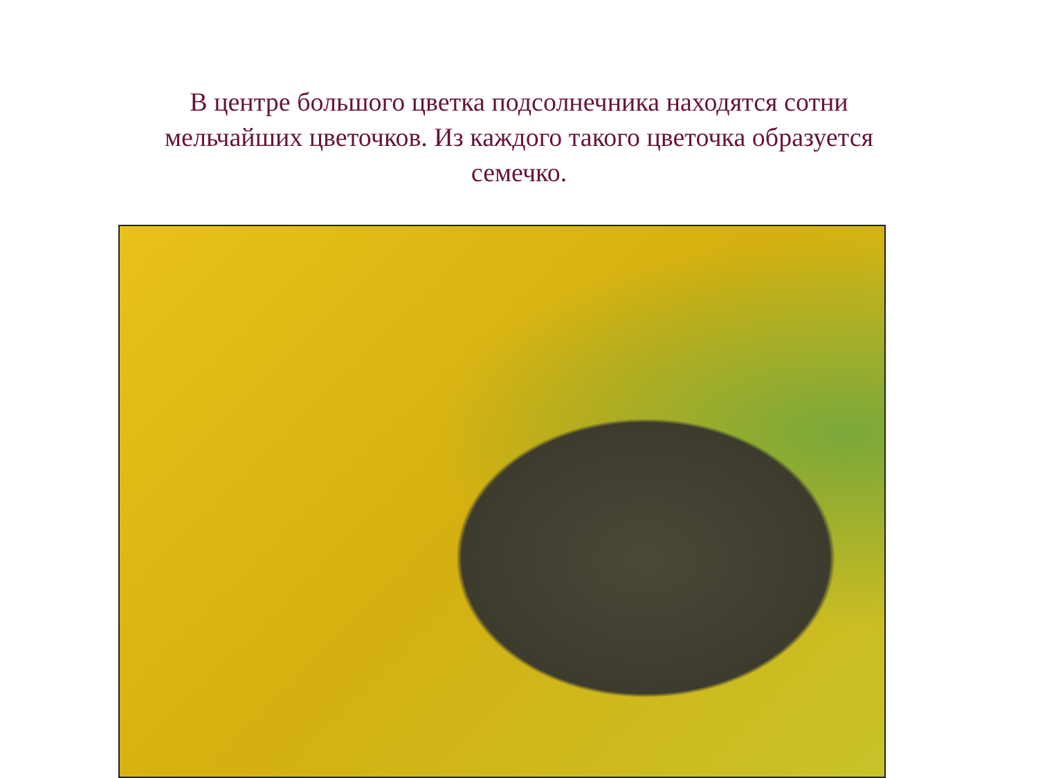В центре большого цветка подсолнечника находятся сотни мельчайших цветочков. Из каждого такого цветочка образуется семечко.